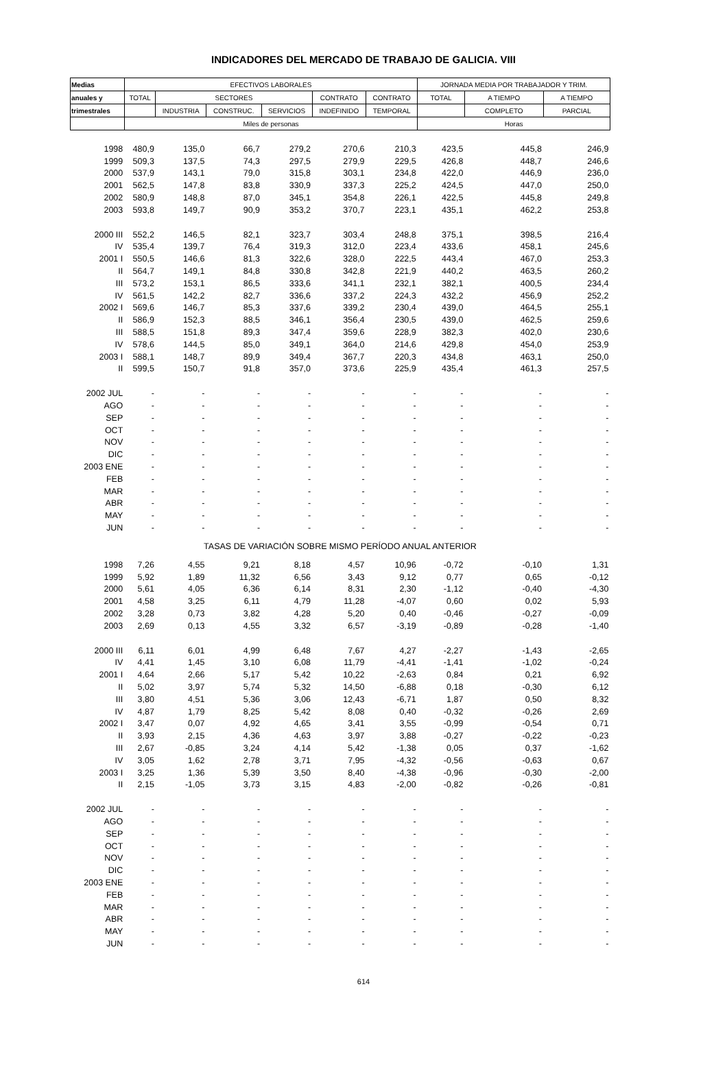INDICADORES DEL MERCADO DE TRABAJO DE GALICIA. VIII
| Medias | EFECTIVOS LABORALES | | | | | | JORNADA MEDIA POR TRABAJADOR Y TRIM. | | |
| --- | --- | --- | --- | --- | --- | --- | --- | --- | --- |
| anuales y | TOTAL | SECTORES | | | CONTRATO | CONTRATO | TOTAL | A TIEMPO | A TIEMPO |
| trimestrales | | INDUSTRIA | CONSTRUC. | SERVICIOS | INDEFINIDO | TEMPORAL | | COMPLETO | PARCIAL |
| | Miles de personas | | | | | | Horas | | |
| 1998 | 480,9 | 135,0 | 66,7 | 279,2 | 270,6 | 210,3 | 423,5 | 445,8 | 246,9 |
| 1999 | 509,3 | 137,5 | 74,3 | 297,5 | 279,9 | 229,5 | 426,8 | 448,7 | 246,6 |
| 2000 | 537,9 | 143,1 | 79,0 | 315,8 | 303,1 | 234,8 | 422,0 | 446,9 | 236,0 |
| 2001 | 562,5 | 147,8 | 83,8 | 330,9 | 337,3 | 225,2 | 424,5 | 447,0 | 250,0 |
| 2002 | 580,9 | 148,8 | 87,0 | 345,1 | 354,8 | 226,1 | 422,5 | 445,8 | 249,8 |
| 2003 | 593,8 | 149,7 | 90,9 | 353,2 | 370,7 | 223,1 | 435,1 | 462,2 | 253,8 |
| 2000 III | 552,2 | 146,5 | 82,1 | 323,7 | 303,4 | 248,8 | 375,1 | 398,5 | 216,4 |
| IV | 535,4 | 139,7 | 76,4 | 319,3 | 312,0 | 223,4 | 433,6 | 458,1 | 245,6 |
| 2001 I | 550,5 | 146,6 | 81,3 | 322,6 | 328,0 | 222,5 | 443,4 | 467,0 | 253,3 |
| II | 564,7 | 149,1 | 84,8 | 330,8 | 342,8 | 221,9 | 440,2 | 463,5 | 260,2 |
| III | 573,2 | 153,1 | 86,5 | 333,6 | 341,1 | 232,1 | 382,1 | 400,5 | 234,4 |
| IV | 561,5 | 142,2 | 82,7 | 336,6 | 337,2 | 224,3 | 432,2 | 456,9 | 252,2 |
| 2002 I | 569,6 | 146,7 | 85,3 | 337,6 | 339,2 | 230,4 | 439,0 | 464,5 | 255,1 |
| II | 586,9 | 152,3 | 88,5 | 346,1 | 356,4 | 230,5 | 439,0 | 462,5 | 259,6 |
| III | 588,5 | 151,8 | 89,3 | 347,4 | 359,6 | 228,9 | 382,3 | 402,0 | 230,6 |
| IV | 578,6 | 144,5 | 85,0 | 349,1 | 364,0 | 214,6 | 429,8 | 454,0 | 253,9 |
| 2003 I | 588,1 | 148,7 | 89,9 | 349,4 | 367,7 | 220,3 | 434,8 | 463,1 | 250,0 |
| II | 599,5 | 150,7 | 91,8 | 357,0 | 373,6 | 225,9 | 435,4 | 461,3 | 257,5 |
| 2002 JUL | - | - | - | - | - | - | - | - | - |
| AGO | - | - | - | - | - | - | - | - | - |
| SEP | - | - | - | - | - | - | - | - | - |
| OCT | - | - | - | - | - | - | - | - | - |
| NOV | - | - | - | - | - | - | - | - | - |
| DIC | - | - | - | - | - | - | - | - | - |
| 2003 ENE | - | - | - | - | - | - | - | - | - |
| FEB | - | - | - | - | - | - | - | - | - |
| MAR | - | - | - | - | - | - | - | - | - |
| ABR | - | - | - | - | - | - | - | - | - |
| MAY | - | - | - | - | - | - | - | - | - |
| JUN | - | - | - | - | - | - | - | - | - |
| TASAS DE VARIACIÓN SOBRE MISMO PERÍODO ANUAL ANTERIOR | | | | | | | | | |
| 1998 | 7,26 | 4,55 | 9,21 | 8,18 | 4,57 | 10,96 | -0,72 | -0,10 | 1,31 |
| 1999 | 5,92 | 1,89 | 11,32 | 6,56 | 3,43 | 9,12 | 0,77 | 0,65 | -0,12 |
| 2000 | 5,61 | 4,05 | 6,36 | 6,14 | 8,31 | 2,30 | -1,12 | -0,40 | -4,30 |
| 2001 | 4,58 | 3,25 | 6,11 | 4,79 | 11,28 | -4,07 | 0,60 | 0,02 | 5,93 |
| 2002 | 3,28 | 0,73 | 3,82 | 4,28 | 5,20 | 0,40 | -0,46 | -0,27 | -0,09 |
| 2003 | 2,69 | 0,13 | 4,55 | 3,32 | 6,57 | -3,19 | -0,89 | -0,28 | -1,40 |
| 2000 III | 6,11 | 6,01 | 4,99 | 6,48 | 7,67 | 4,27 | -2,27 | -1,43 | -2,65 |
| IV | 4,41 | 1,45 | 3,10 | 6,08 | 11,79 | -4,41 | -1,41 | -1,02 | -0,24 |
| 2001 I | 4,64 | 2,66 | 5,17 | 5,42 | 10,22 | -2,63 | 0,84 | 0,21 | 6,92 |
| II | 5,02 | 3,97 | 5,74 | 5,32 | 14,50 | -6,88 | 0,18 | -0,30 | 6,12 |
| III | 3,80 | 4,51 | 5,36 | 3,06 | 12,43 | -6,71 | 1,87 | 0,50 | 8,32 |
| IV | 4,87 | 1,79 | 8,25 | 5,42 | 8,08 | 0,40 | -0,32 | -0,26 | 2,69 |
| 2002 I | 3,47 | 0,07 | 4,92 | 4,65 | 3,41 | 3,55 | -0,99 | -0,54 | 0,71 |
| II | 3,93 | 2,15 | 4,36 | 4,63 | 3,97 | 3,88 | -0,27 | -0,22 | -0,23 |
| III | 2,67 | -0,85 | 3,24 | 4,14 | 5,42 | -1,38 | 0,05 | 0,37 | -1,62 |
| IV | 3,05 | 1,62 | 2,78 | 3,71 | 7,95 | -4,32 | -0,56 | -0,63 | 0,67 |
| 2003 I | 3,25 | 1,36 | 5,39 | 3,50 | 8,40 | -4,38 | -0,96 | -0,30 | -2,00 |
| II | 2,15 | -1,05 | 3,73 | 3,15 | 4,83 | -2,00 | -0,82 | -0,26 | -0,81 |
| 2002 JUL | - | - | - | - | - | - | - | - | - |
| AGO | - | - | - | - | - | - | - | - | - |
| SEP | - | - | - | - | - | - | - | - | - |
| OCT | - | - | - | - | - | - | - | - | - |
| NOV | - | - | - | - | - | - | - | - | - |
| DIC | - | - | - | - | - | - | - | - | - |
| 2003 ENE | - | - | - | - | - | - | - | - | - |
| FEB | - | - | - | - | - | - | - | - | - |
| MAR | - | - | - | - | - | - | - | - | - |
| ABR | - | - | - | - | - | - | - | - | - |
| MAY | - | - | - | - | - | - | - | - | - |
| JUN | - | - | - | - | - | - | - | - | - |
614